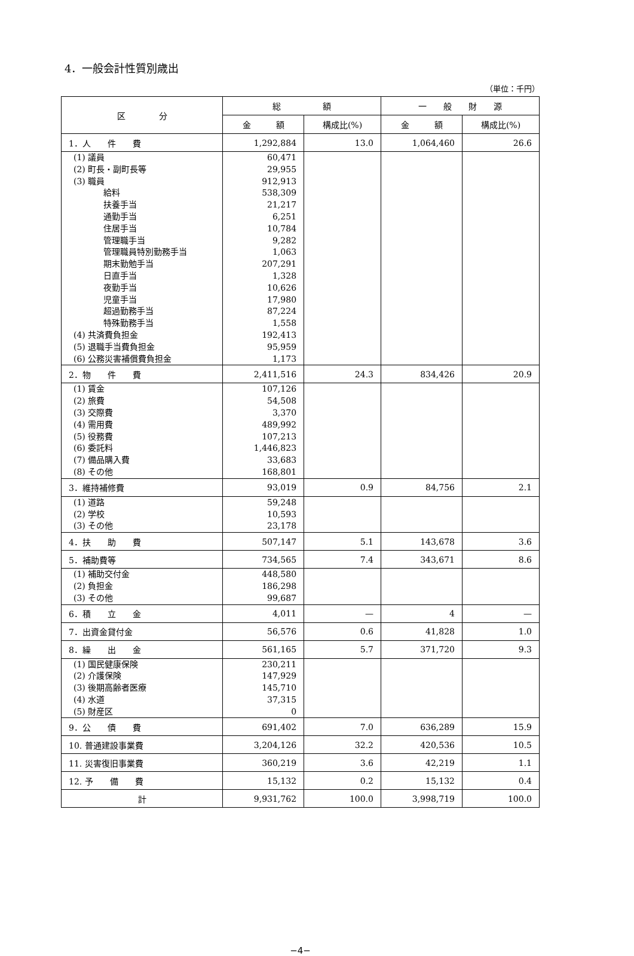4．一般会計性質別歳出
（単位：千円）
| 区 分 | 総 額 | | 一 般 財 源 | |
| --- | --- | --- | --- | --- |
| | 金 額 | 構成比(%) | 金 額 | 構成比(%) |
| 1．人 件 費 | 1,292,884 | 13.0 | 1,064,460 | 26.6 |
| (1) 議員 | 60,471 | | | |
| (2) 町長・副町長等 | 29,955 | | | |
| (3) 職員 | 912,913 | | | |
| 給料 | 538,309 | | | |
| 扶養手当 | 21,217 | | | |
| 通勤手当 | 6,251 | | | |
| 住居手当 | 10,784 | | | |
| 管理職手当 | 9,282 | | | |
| 管理職員特別勤務手当 | 1,063 | | | |
| 期末勤勉手当 | 207,291 | | | |
| 日直手当 | 1,328 | | | |
| 夜勤手当 | 10,626 | | | |
| 児童手当 | 17,980 | | | |
| 超過勤務手当 | 87,224 | | | |
| 特殊勤務手当 | 1,558 | | | |
| (4) 共済費負担金 | 192,413 | | | |
| (5) 退職手当費負担金 | 95,959 | | | |
| (6) 公務災害補償費負担金 | 1,173 | | | |
| 2．物 件 費 | 2,411,516 | 24.3 | 834,426 | 20.9 |
| (1) 賃金 | 107,126 | | | |
| (2) 旅費 | 54,508 | | | |
| (3) 交際費 | 3,370 | | | |
| (4) 需用費 | 489,992 | | | |
| (5) 役務費 | 107,213 | | | |
| (6) 委託料 | 1,446,823 | | | |
| (7) 備品購入費 | 33,683 | | | |
| (8) その他 | 168,801 | | | |
| 3．維持補修費 | 93,019 | 0.9 | 84,756 | 2.1 |
| (1) 道路 | 59,248 | | | |
| (2) 学校 | 10,593 | | | |
| (3) その他 | 23,178 | | | |
| 4．扶 助 費 | 507,147 | 5.1 | 143,678 | 3.6 |
| 5．補助費等 | 734,565 | 7.4 | 343,671 | 8.6 |
| (1) 補助交付金 | 448,580 | | | |
| (2) 負担金 | 186,298 | | | |
| (3) その他 | 99,687 | | | |
| 6．積 立 金 | 4,011 | — | 4 | — |
| 7．出資金貸付金 | 56,576 | 0.6 | 41,828 | 1.0 |
| 8．繰 出 金 | 561,165 | 5.7 | 371,720 | 9.3 |
| (1) 国民健康保険 | 230,211 | | | |
| (2) 介護保険 | 147,929 | | | |
| (3) 後期高齢者医療 | 145,710 | | | |
| (4) 水道 | 37,315 | | | |
| (5) 財産区 | 0 | | | |
| 9．公 債 費 | 691,402 | 7.0 | 636,289 | 15.9 |
| 10. 普通建設事業費 | 3,204,126 | 32.2 | 420,536 | 10.5 |
| 11. 災害復旧事業費 | 360,219 | 3.6 | 42,219 | 1.1 |
| 12. 予 備 費 | 15,132 | 0.2 | 15,132 | 0.4 |
| 計 | 9,931,762 | 100.0 | 3,998,719 | 100.0 |
−4−